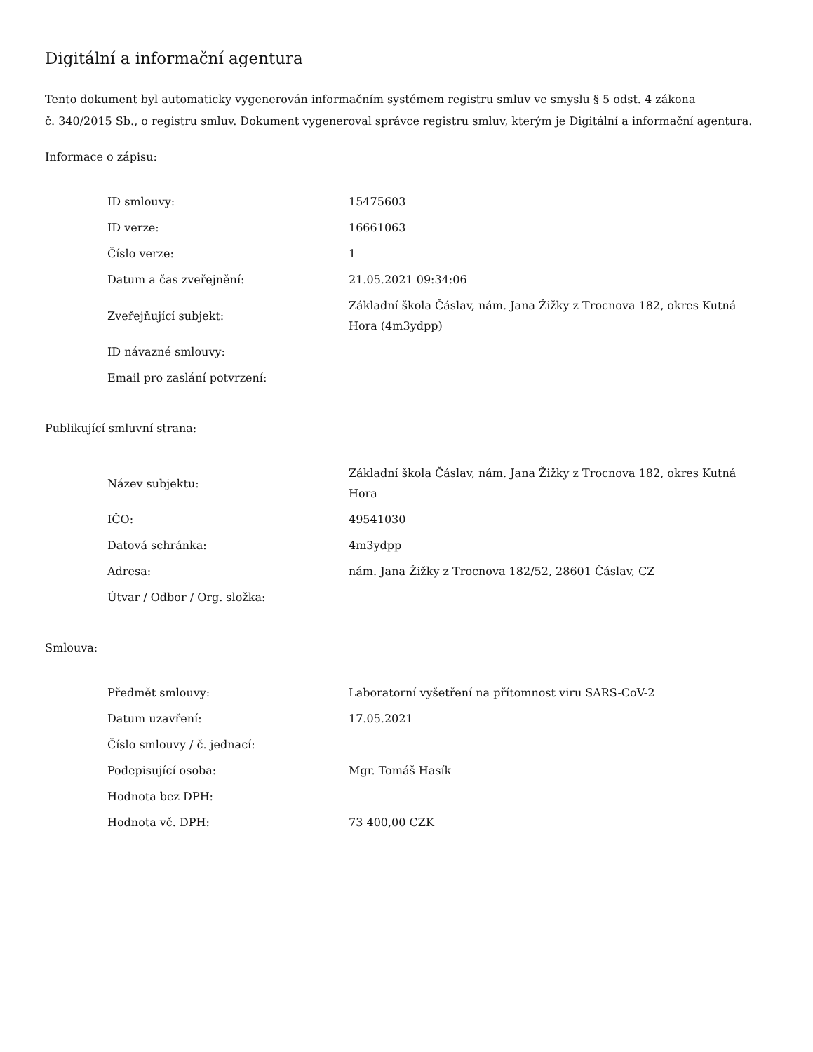Digitální a informační agentura
Tento dokument byl automaticky vygenerován informačním systémem registru smluv ve smyslu § 5 odst. 4 zákona
č. 340/2015 Sb., o registru smluv. Dokument vygeneroval správce registru smluv, kterým je Digitální a informační agentura.
Informace o zápisu:
| ID smlouvy: | 15475603 |
| ID verze: | 16661063 |
| Číslo verze: | 1 |
| Datum a čas zveřejnění: | 21.05.2021 09:34:06 |
| Zveřejňující subjekt: | Základní škola Čáslav, nám. Jana Žižky z Trocnova 182, okres Kutná Hora (4m3ydpp) |
| ID návazné smlouvy: | |
| Email pro zaslání potvrzení: | |
Publikující smluvní strana:
| Název subjektu: | Základní škola Čáslav, nám. Jana Žižky z Trocnova 182, okres Kutná Hora |
| IČO: | 49541030 |
| Datová schránka: | 4m3ydpp |
| Adresa: | nám. Jana Žižky z Trocnova 182/52, 28601 Čáslav, CZ |
| Útvar / Odbor / Org. složka: | |
Smlouva:
| Předmět smlouvy: | Laboratorní vyšetření na přítomnost viru SARS-CoV-2 |
| Datum uzavření: | 17.05.2021 |
| Číslo smlouvy / č. jednací: | |
| Podepisující osoba: | Mgr. Tomáš Hasík |
| Hodnota bez DPH: | |
| Hodnota vč. DPH: | 73 400,00 CZK |